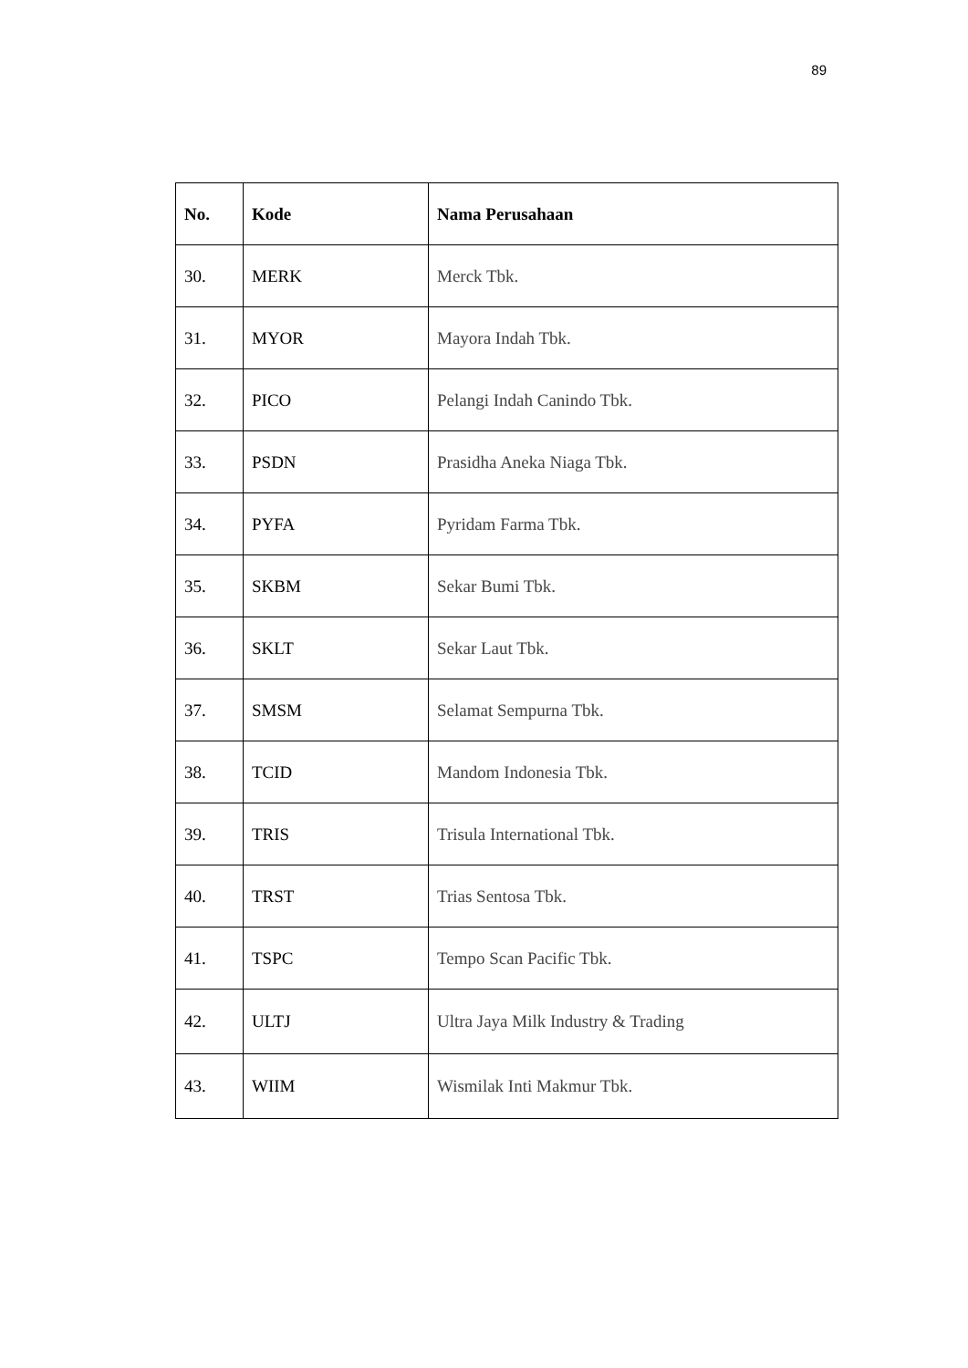89
| No. | Kode | Nama Perusahaan |
| --- | --- | --- |
| 30. | MERK | Merck Tbk. |
| 31. | MYOR | Mayora Indah Tbk. |
| 32. | PICO | Pelangi Indah Canindo Tbk. |
| 33. | PSDN | Prasidha Aneka Niaga Tbk. |
| 34. | PYFA | Pyridam Farma Tbk. |
| 35. | SKBM | Sekar Bumi Tbk. |
| 36. | SKLT | Sekar Laut Tbk. |
| 37. | SMSM | Selamat Sempurna Tbk. |
| 38. | TCID | Mandom Indonesia Tbk. |
| 39. | TRIS | Trisula International Tbk. |
| 40. | TRST | Trias Sentosa Tbk. |
| 41. | TSPC | Tempo Scan Pacific Tbk. |
| 42. | ULTJ | Ultra Jaya Milk Industry & Trading |
| 43. | WIIM | Wismilak Inti Makmur Tbk. |